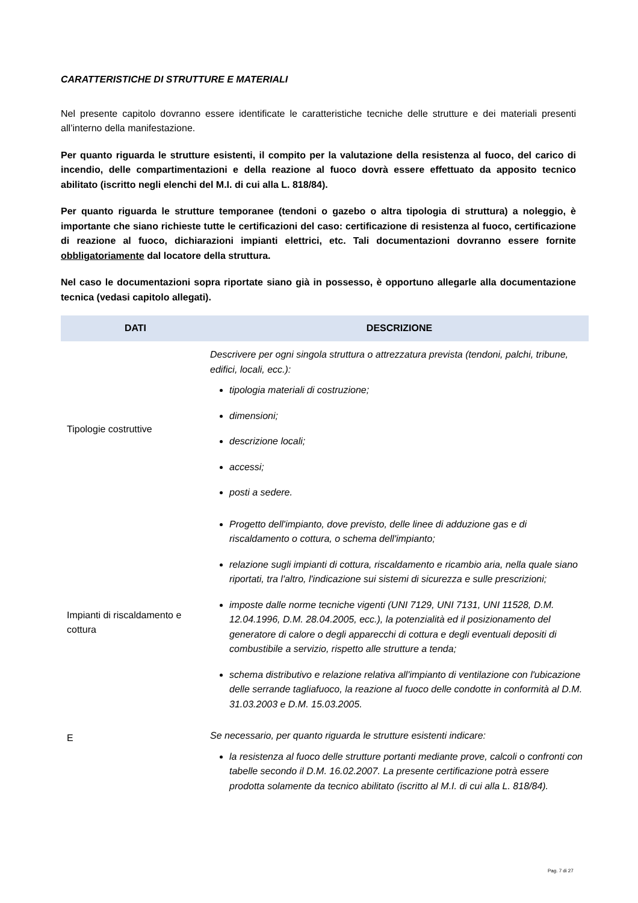CARATTERISTICHE DI STRUTTURE E MATERIALI
Nel presente capitolo dovranno essere identificate le caratteristiche tecniche delle strutture e dei materiali presenti all’interno della manifestazione.
Per quanto riguarda le strutture esistenti, il compito per la valutazione della resistenza al fuoco, del carico di incendio, delle compartimentazioni e della reazione al fuoco dovrà essere effettuato da apposito tecnico abilitato (iscritto negli elenchi del M.I. di cui alla L. 818/84).
Per quanto riguarda le strutture temporanee (tendoni o gazebo o altra tipologia di struttura) a noleggio, è importante che siano richieste tutte le certificazioni del caso: certificazione di resistenza al fuoco, certificazione di reazione al fuoco, dichiarazioni impianti elettrici, etc. Tali documentazioni dovranno essere fornite obbligatoriamente dal locatore della struttura.
Nel caso le documentazioni sopra riportate siano già in possesso, è opportuno allegarle alla documentazione tecnica (vedasi capitolo allegati).
| DATI | DESCRIZIONE |
| --- | --- |
| Tipologie costruttive | Descrivere per ogni singola struttura o attrezzatura prevista (tendoni, palchi, tribune, edifici, locali, ecc.): tipologia materiali di costruzione; dimensioni; descrizione locali; accessi; posti a sedere. |
| Impianti di riscaldamento e cottura | Progetto dell'impianto, dove previsto, delle linee di adduzione gas e di riscaldamento o cottura, o schema dell'impianto; relazione sugli impianti di cottura, riscaldamento e ricambio aria, nella quale siano riportati, tra l'altro, l'indicazione sui sistemi di sicurezza e sulle prescrizioni; imposte dalle norme tecniche vigenti (UNI 7129, UNI 7131, UNI 11528, D.M. 12.04.1996, D.M. 28.04.2005, ecc.), la potenzialità ed il posizionamento del generatore di calore o degli apparecchi di cottura e degli eventuali depositi di combustibile a servizio, rispetto alle strutture a tenda; schema distributivo e relazione relativa all'impianto di ventilazione con l'ubicazione delle serrande tagliafuoco, la reazione al fuoco delle condotte in conformità al D.M. 31.03.2003 e D.M. 15.03.2005. |
| E | Se necessario, per quanto riguarda le strutture esistenti indicare: la resistenza al fuoco delle strutture portanti mediante prove, calcoli o confronti con tabelle secondo il D.M. 16.02.2007. La presente certificazione potrà essere prodotta solamente da tecnico abilitato (iscritto al M.I. di cui alla L. 818/84). |
Pag. 7 di 27